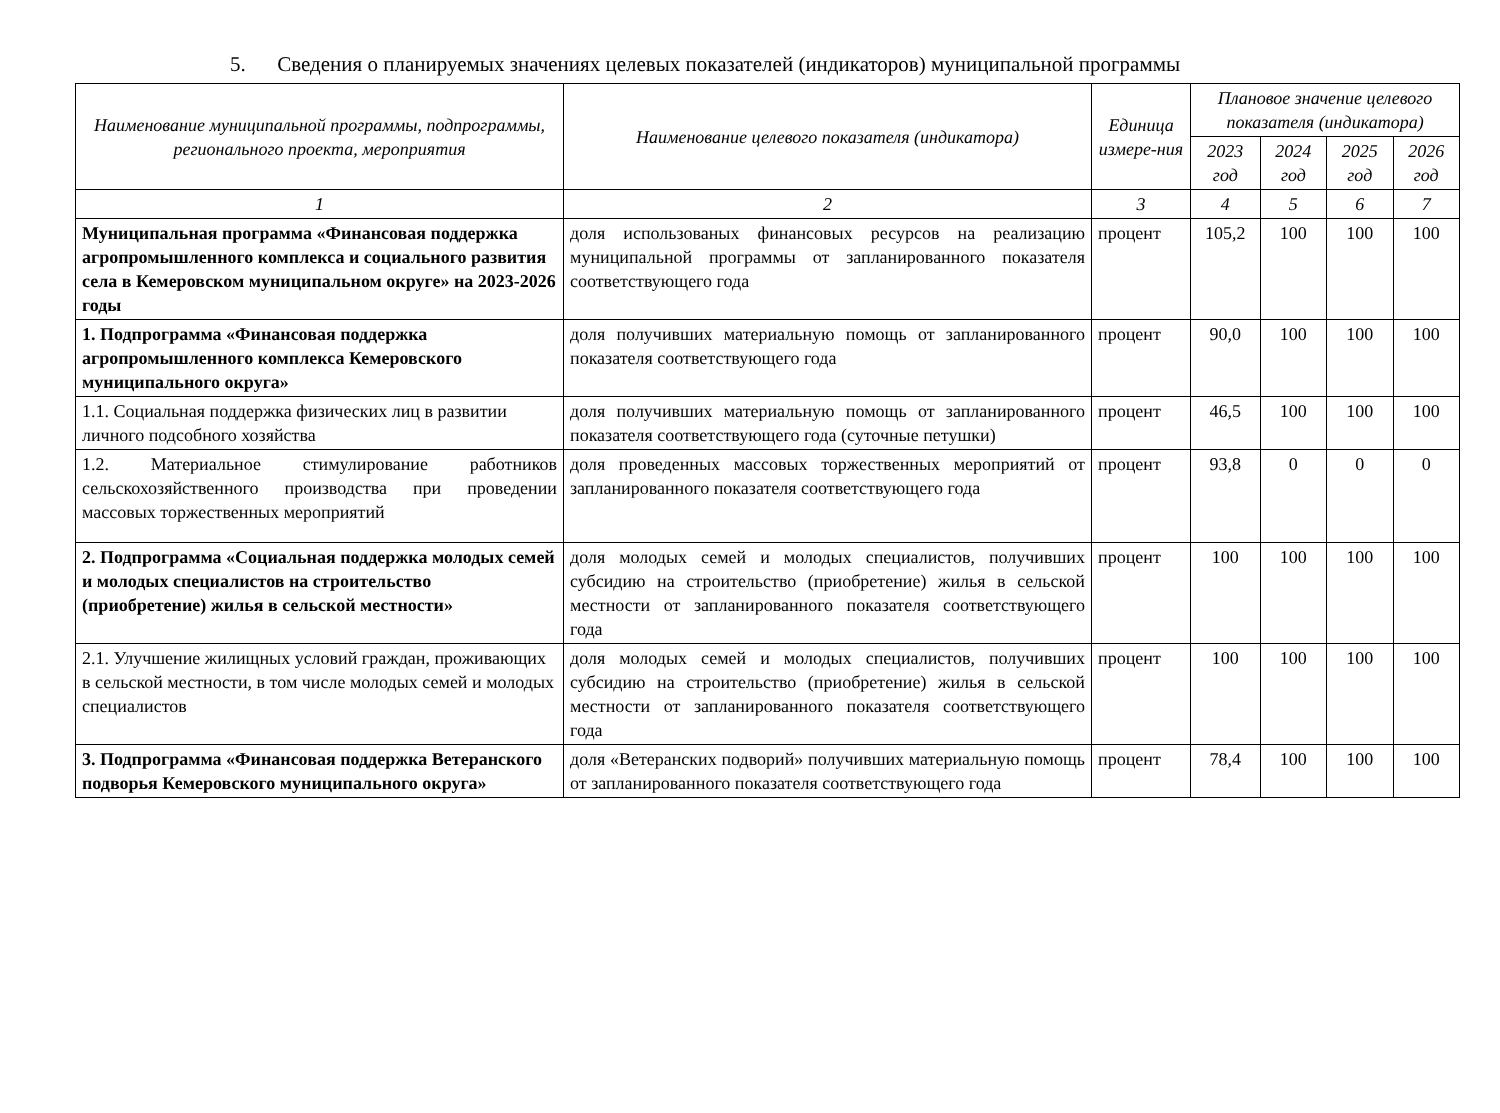5. Сведения о планируемых значениях целевых показателей (индикаторов) муниципальной программы
| Наименование муниципальной программы, подпрограммы, регионального проекта, мероприятия | Наименование целевого показателя (индикатора) | Единица измере-ния | Плановое значение целевого показателя (индикатора) | | | |
| --- | --- | --- | --- | --- | --- | --- |
| | | | 2023 год | 2024 год | 2025 год | 2026 год |
| 1 | 2 | 3 | 4 | 5 | 6 | 7 |
| Муниципальная программа «Финансовая поддержка агропромышленного комплекса и социального развития села в Кемеровском муниципальном округе» на 2023-2026 годы | доля использованых финансовых ресурсов на реализацию муниципальной программы от запланированного показателя соответствующего года | процент | 105,2 | 100 | 100 | 100 |
| 1. Подпрограмма «Финансовая поддержка агропромышленного комплекса Кемеровского муниципального округа» | доля получивших материальную помощь от запланированного показателя соответствующего года | процент | 90,0 | 100 | 100 | 100 |
| 1.1. Социальная поддержка физических лиц в развитии личного подсобного хозяйства | доля получивших материальную помощь от запланированного показателя соответствующего года (суточные петушки) | процент | 46,5 | 100 | 100 | 100 |
| 1.2. Материальное стимулирование работников сельскохозяйственного производства при проведении массовых торжественных мероприятий | доля проведенных массовых торжественных мероприятий от запланированного показателя соответствующего года | процент | 93,8 | 0 | 0 | 0 |
| 2. Подпрограмма «Социальная поддержка молодых семей и молодых специалистов на строительство (приобретение) жилья в сельской местности» | доля молодых семей и молодых специалистов, получивших субсидию на строительство (приобретение) жилья в сельской местности от запланированного показателя соответствующего года | процент | 100 | 100 | 100 | 100 |
| 2.1. Улучшение жилищных условий граждан, проживающих в сельской местности, в том числе молодых семей и молодых специалистов | доля молодых семей и молодых специалистов, получивших субсидию на строительство (приобретение) жилья в сельской местности от запланированного показателя соответствующего года | процент | 100 | 100 | 100 | 100 |
| 3. Подпрограмма «Финансовая поддержка Ветеранского подворья Кемеровского муниципального округа» | доля «Ветеранских подворий» получивших материальную помощь от запланированного показателя соответствующего года | процент | 78,4 | 100 | 100 | 100 |